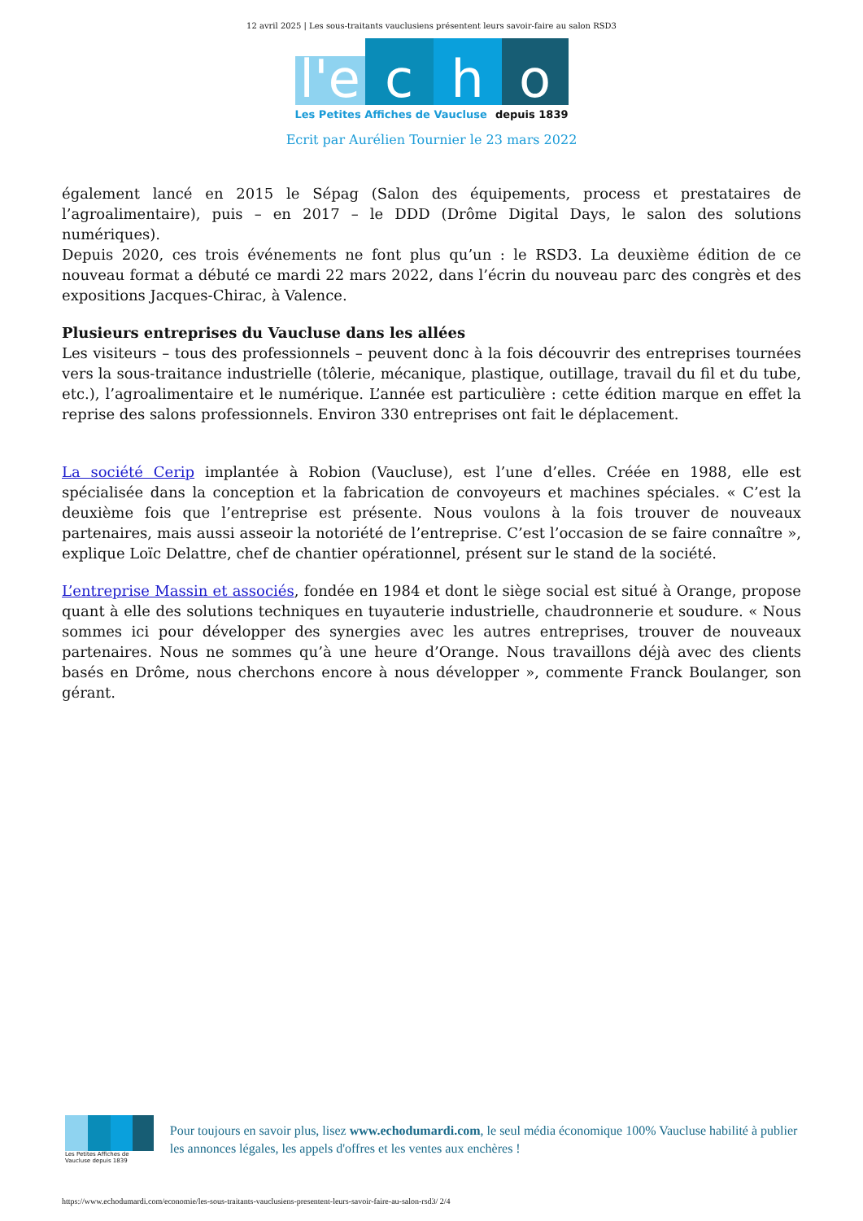12 avril 2025 | Les sous-traitants vauclusiens présentent leurs savoir-faire au salon RSD3
l'e
c
h
o
Les Petites Affiches de Vaucluse depuis 1839
Ecrit par Aurélien Tournier le 23 mars 2022
également lancé en 2015 le Sépag (Salon des équipements, process et prestataires de l’agroalimentaire), puis – en 2017 – le DDD (Drôme Digital Days, le salon des solutions numériques).
Depuis 2020, ces trois événements ne font plus qu’un : le RSD3. La deuxième édition de ce nouveau format a débuté ce mardi 22 mars 2022, dans l’écrin du nouveau parc des congrès et des expositions Jacques-Chirac, à Valence.
Plusieurs entreprises du Vaucluse dans les allées
Les visiteurs – tous des professionnels – peuvent donc à la fois découvrir des entreprises tournées vers la sous-traitance industrielle (tôlerie, mécanique, plastique, outillage, travail du fil et du tube, etc.), l’agroalimentaire et le numérique. L’année est particulière : cette édition marque en effet la reprise des salons professionnels. Environ 330 entreprises ont fait le déplacement.
La société Cerip implantée à Robion (Vaucluse), est l’une d’elles. Créée en 1988, elle est spécialisée dans la conception et la fabrication de convoyeurs et machines spéciales. « C’est la deuxième fois que l’entreprise est présente. Nous voulons à la fois trouver de nouveaux partenaires, mais aussi asseoir la notoriété de l’entreprise. C’est l’occasion de se faire connaître », explique Loïc Delattre, chef de chantier opérationnel, présent sur le stand de la société.
L’entreprise Massin et associés, fondée en 1984 et dont le siège social est situé à Orange, propose quant à elle des solutions techniques en tuyauterie industrielle, chaudronnerie et soudure. « Nous sommes ici pour développer des synergies avec les autres entreprises, trouver de nouveaux partenaires. Nous ne sommes qu’à une heure d’Orange. Nous travaillons déjà avec des clients basés en Drôme, nous cherchons encore à nous développer », commente Franck Boulanger, son gérant.
Les Petites Affiches de Vaucluse depuis 1839
Pour toujours en savoir plus, lisez www.echodumardi.com, le seul média économique 100% Vaucluse habilité à publier les annonces légales, les appels d'offres et les ventes aux enchères !
https://www.echodumardi.com/economie/les-sous-traitants-vauclusiens-presentent-leurs-savoir-faire-au-salon-rsd3/ 2/4